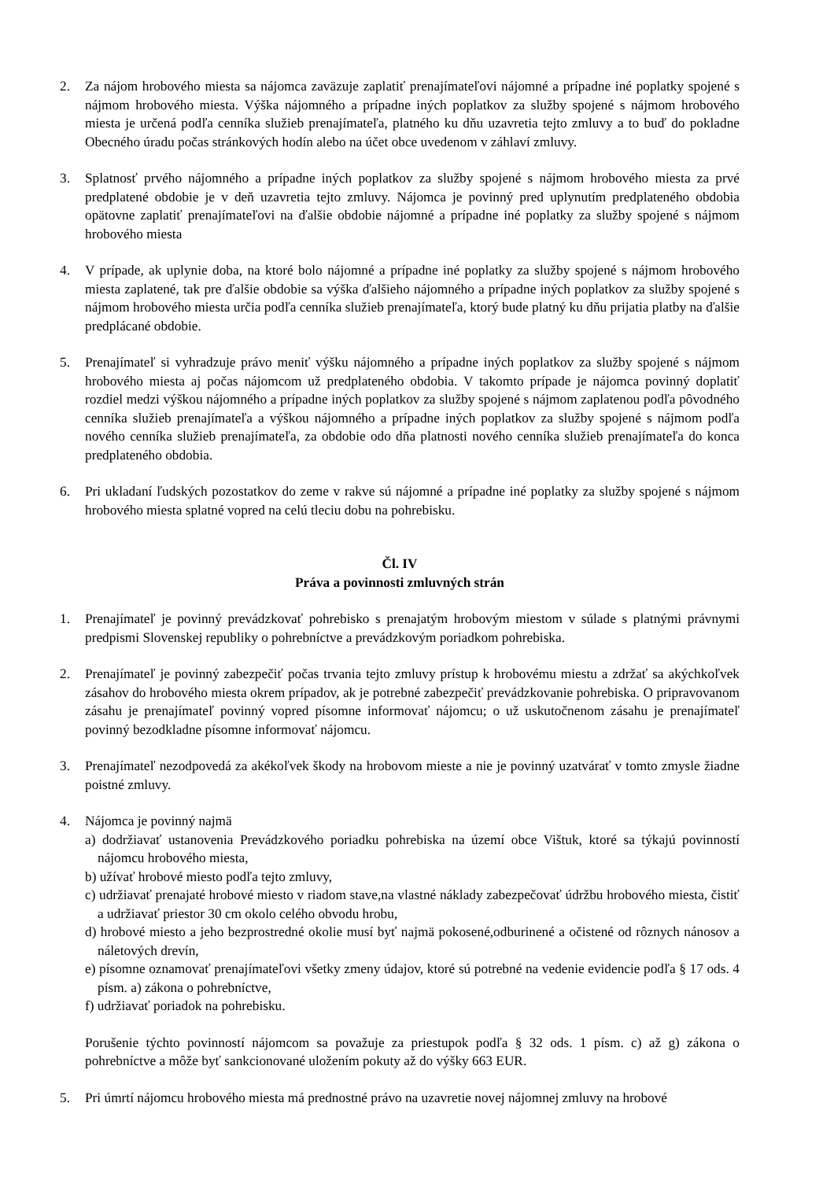2. Za nájom hrobového miesta sa nájomca zaväzuje zaplatiť prenajímateľovi nájomné a prípadne iné poplatky spojené s nájmom hrobového miesta. Výška nájomného a prípadne iných poplatkov za služby spojené s nájmom hrobového miesta je určená podľa cenníka služieb prenajímateľa, platného ku dňu uzavretia tejto zmluvy a to buď do pokladne Obecného úradu počas stránkových hodín alebo na účet obce uvedenom v záhlaví zmluvy.
3. Splatnosť prvého nájomného a prípadne iných poplatkov za služby spojené s nájmom hrobového miesta za prvé predplatené obdobie je v deň uzavretia tejto zmluvy. Nájomca je povinný pred uplynutím predplateného obdobia opätovne zaplatiť prenajímateľovi na ďalšie obdobie nájomné a prípadne iné poplatky za služby spojené s nájmom hrobového miesta
4. V prípade, ak uplynie doba, na ktoré bolo nájomné a prípadne iné poplatky za služby spojené s nájmom hrobového miesta zaplatené, tak pre ďalšie obdobie sa výška ďalšieho nájomného a prípadne iných poplatkov za služby spojené s nájmom hrobového miesta určia podľa cenníka služieb prenajímateľa, ktorý bude platný ku dňu prijatia platby na ďalšie predplácané obdobie.
5. Prenajímateľ si vyhradzuje právo meniť výšku nájomného a prípadne iných poplatkov za služby spojené s nájmom hrobového miesta aj počas nájomcom už predplateného obdobia. V takomto prípade je nájomca povinný doplatiť rozdiel medzi výškou nájomného a prípadne iných poplatkov za služby spojené s nájmom zaplatenou podľa pôvodného cenníka služieb prenajímateľa a výškou nájomného a prípadne iných poplatkov za služby spojené s nájmom podľa nového cenníka služieb prenajímateľa, za obdobie odo dňa platnosti nového cenníka služieb prenajímateľa do konca predplateného obdobia.
6. Pri ukladaní ľudských pozostatkov do zeme v rakve sú nájomné a prípadne iné poplatky za služby spojené s nájmom hrobového miesta splatné vopred na celú tleciu dobu na pohrebisku.
Čl. IV
Práva a povinnosti zmluvných strán
1. Prenajímateľ je povinný prevádzkovať pohrebisko s prenajatým hrobovým miestom v súlade s platnými právnymi predpismi Slovenskej republiky o pohrebníctve a prevádzkovým poriadkom pohrebiska.
2. Prenajímateľ je povinný zabezpečiť počas trvania tejto zmluvy prístup k hrobovému miestu a zdržať sa akýchkoľvek zásahov do hrobového miesta okrem prípadov, ak je potrebné zabezpečiť prevádzkovanie pohrebiska. O pripravovanom zásahu je prenajímateľ povinný vopred písomne informovať nájomcu; o už uskutočnenom zásahu je prenajímateľ povinný bezodkladne písomne informovať nájomcu.
3. Prenajímateľ nezodpovedá za akékoľvek škody na hrobovom mieste a nie je povinný uzatvárať v tomto zmysle žiadne poistné zmluvy.
4. Nájomca je povinný najmä
a) dodržiavať ustanovenia Prevádzkového poriadku pohrebiska na území obce Vištuk, ktoré sa týkajú povinností nájomcu hrobového miesta,
b) užívať hrobové miesto podľa tejto zmluvy,
c) udržiavať prenajaté hrobové miesto v riadom stave,na vlastné náklady zabezpečovať údržbu hrobového miesta, čistiť a udržiavať priestor 30 cm okolo celého obvodu hrobu,
d) hrobové miesto a jeho bezprostredné okolie musí byť najmä pokosené,odburinené a očistené od rôznych nánosov a náletových drevín,
e) písomne oznamovať prenajímateľovi všetky zmeny údajov, ktoré sú potrebné na vedenie evidencie podľa § 17 ods. 4 písm. a) zákona o pohrebníctve,
f) udržiavať poriadok na pohrebisku.
Porušenie týchto povinností nájomcom sa považuje za priestupok podľa § 32 ods. 1 písm. c) až g) zákona o pohrebníctve a môže byť sankcionované uložením pokuty až do výšky 663 EUR.
5. Pri úmrtí nájomcu hrobového miesta má prednostné právo na uzavretie novej nájomnej zmluvy na hrobové